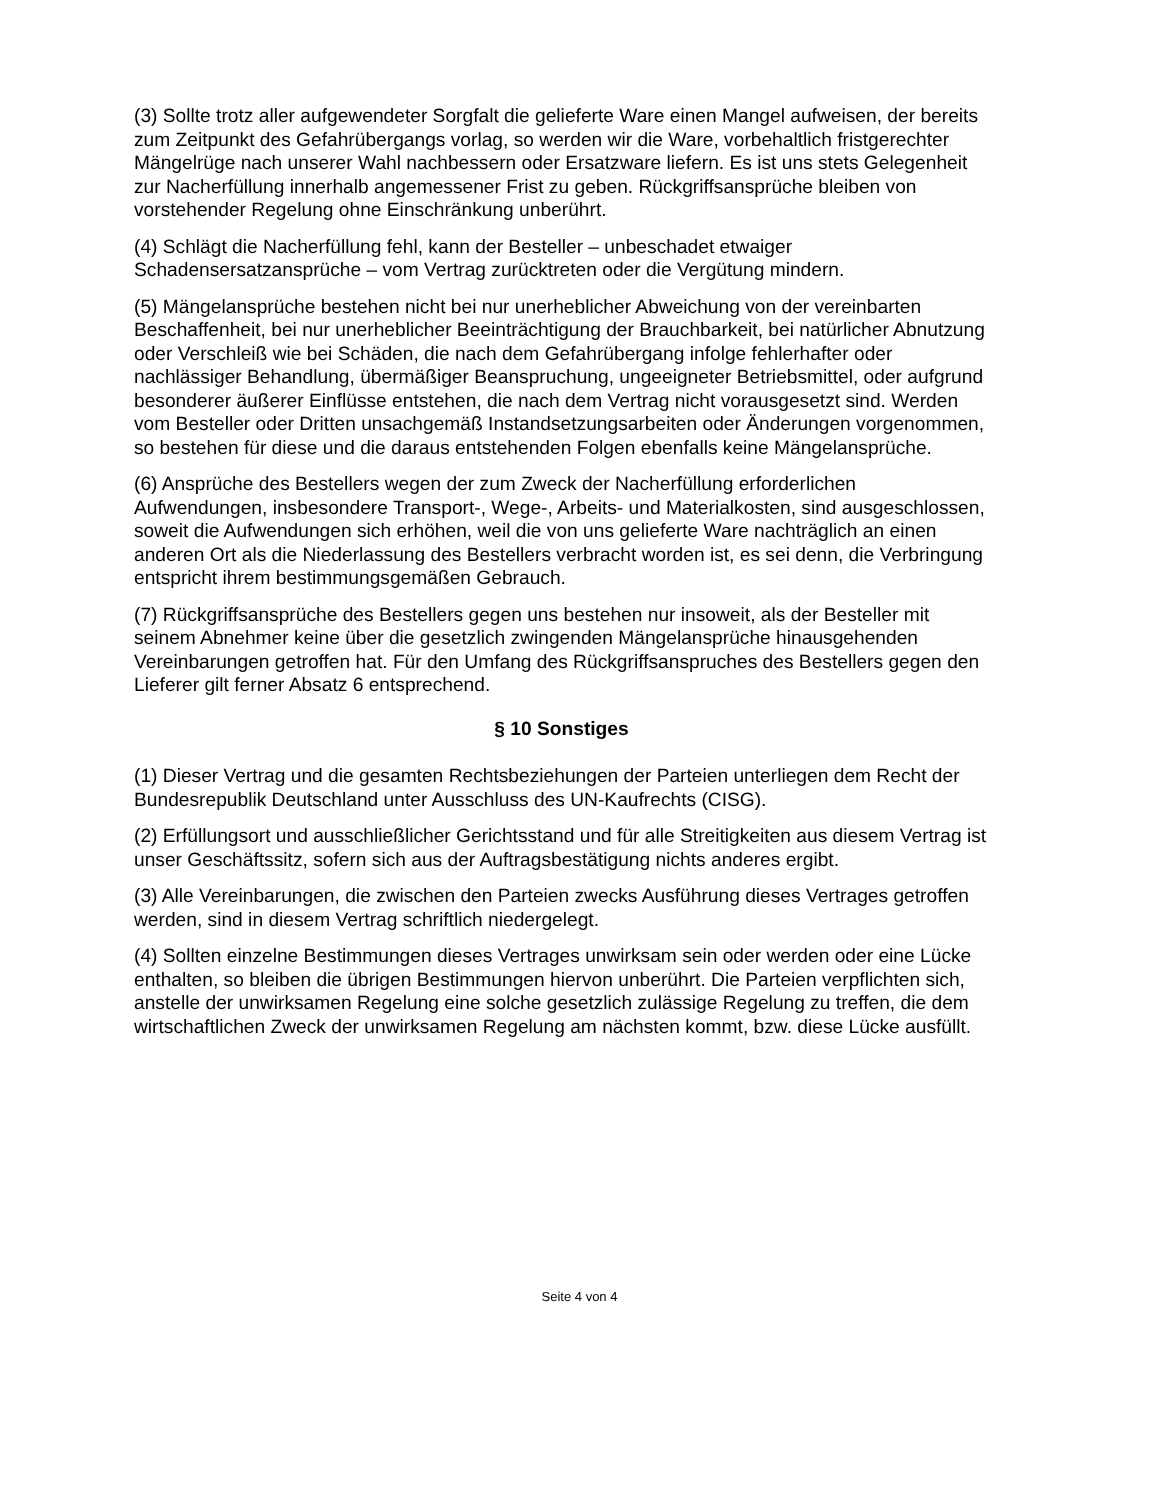(3) Sollte trotz aller aufgewendeter Sorgfalt die gelieferte Ware einen Mangel aufweisen, der bereits zum Zeitpunkt des Gefahrübergangs vorlag, so werden wir die Ware, vorbehaltlich fristgerechter Mängelrüge nach unserer Wahl nachbessern oder Ersatzware liefern. Es ist uns stets Gelegenheit zur Nacherfüllung innerhalb angemessener Frist zu geben. Rückgriffsansprüche bleiben von vorstehender Regelung ohne Einschränkung unberührt.
(4) Schlägt die Nacherfüllung fehl, kann der Besteller – unbeschadet etwaiger Schadensersatzansprüche – vom Vertrag zurücktreten oder die Vergütung mindern.
(5) Mängelansprüche bestehen nicht bei nur unerheblicher Abweichung von der vereinbarten Beschaffenheit, bei nur unerheblicher Beeinträchtigung der Brauchbarkeit, bei natürlicher Abnutzung oder Verschleiß wie bei Schäden, die nach dem Gefahrübergang infolge fehlerhafter oder nachlässiger Behandlung, übermäßiger Beanspruchung, ungeeigneter Betriebsmittel, oder aufgrund besonderer äußerer Einflüsse entstehen, die nach dem Vertrag nicht vorausgesetzt sind. Werden vom Besteller oder Dritten unsachgemäß Instandsetzungsarbeiten oder Änderungen vorgenommen, so bestehen für diese und die daraus entstehenden Folgen ebenfalls keine Mängelansprüche.
(6) Ansprüche des Bestellers wegen der zum Zweck der Nacherfüllung erforderlichen Aufwendungen, insbesondere Transport-, Wege-, Arbeits- und Materialkosten, sind ausgeschlossen, soweit die Aufwendungen sich erhöhen, weil die von uns gelieferte Ware nachträglich an einen anderen Ort als die Niederlassung des Bestellers verbracht worden ist, es sei denn, die Verbringung entspricht ihrem bestimmungsgemäßen Gebrauch.
(7) Rückgriffsansprüche des Bestellers gegen uns bestehen nur insoweit, als der Besteller mit seinem Abnehmer keine über die gesetzlich zwingenden Mängelansprüche hinausgehenden Vereinbarungen getroffen hat. Für den Umfang des Rückgriffsanspruches des Bestellers gegen den Lieferer gilt ferner Absatz 6 entsprechend.
§ 10 Sonstiges
(1) Dieser Vertrag und die gesamten Rechtsbeziehungen der Parteien unterliegen dem Recht der Bundesrepublik Deutschland unter Ausschluss des UN-Kaufrechts (CISG).
(2) Erfüllungsort und ausschließlicher Gerichtsstand und für alle Streitigkeiten aus diesem Vertrag ist unser Geschäftssitz, sofern sich aus der Auftragsbestätigung nichts anderes ergibt.
(3) Alle Vereinbarungen, die zwischen den Parteien zwecks Ausführung dieses Vertrages getroffen werden, sind in diesem Vertrag schriftlich niedergelegt.
(4) Sollten einzelne Bestimmungen dieses Vertrages unwirksam sein oder werden oder eine Lücke enthalten, so bleiben die übrigen Bestimmungen hiervon unberührt. Die Parteien verpflichten sich, anstelle der unwirksamen Regelung eine solche gesetzlich zulässige Regelung zu treffen, die dem wirtschaftlichen Zweck der unwirksamen Regelung am nächsten kommt, bzw. diese Lücke ausfüllt.
Seite 4 von 4